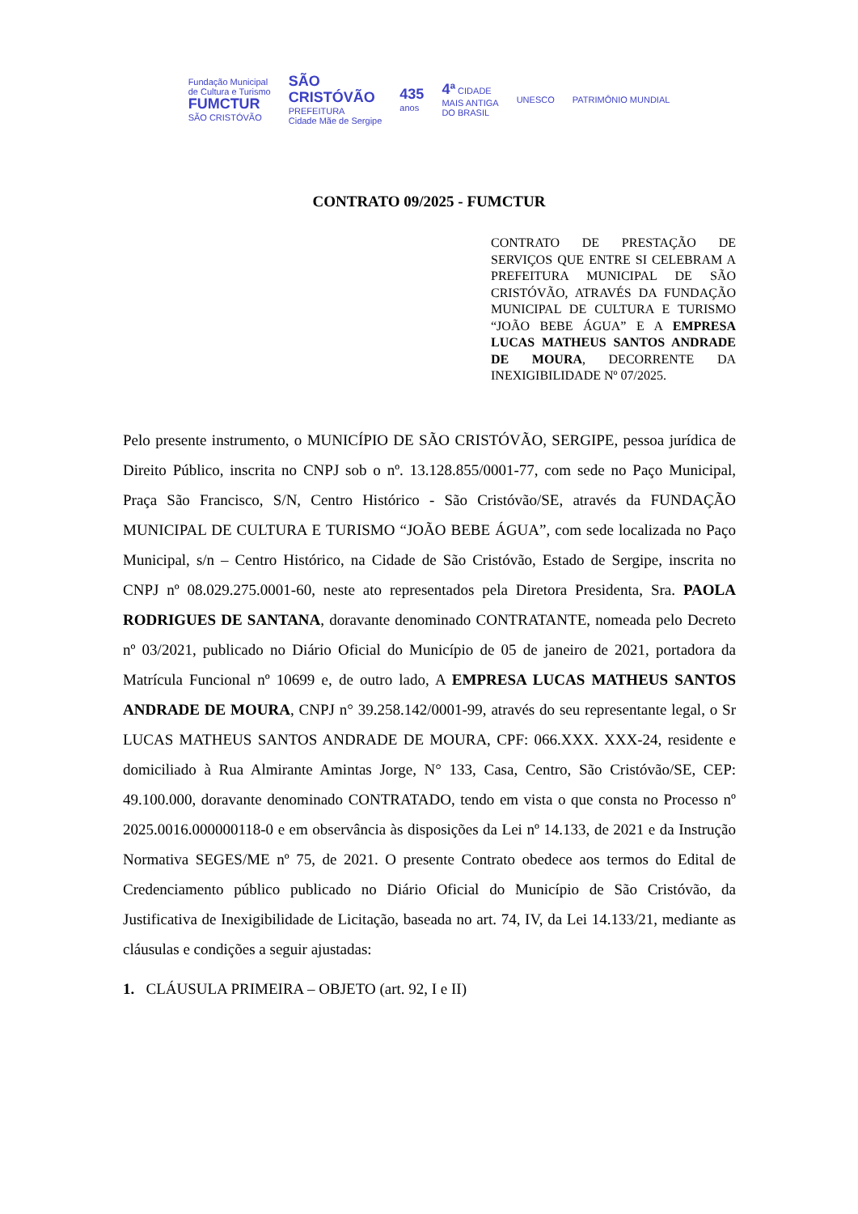Fundação Municipal
de Cultura e Turismo
FUMCTUR
SÃO CRISTÓVÃO
SÃO
CRISTÓVÃO
PREFEITURA
Cidade Mãe de Sergipe
435
anos
4ª CIDADE
MAIS ANTIGA
DO BRASIL
UNESCO PATRIMÔNIO MUNDIAL
CONTRATO 09/2025 - FUMCTUR
CONTRATO DE PRESTAÇÃO DE SERVIÇOS QUE ENTRE SI CELEBRAM A PREFEITURA MUNICIPAL DE SÃO CRISTÓVÃO, ATRAVÉS DA FUNDAÇÃO MUNICIPAL DE CULTURA E TURISMO “JOÃO BEBE ÁGUA” E A EMPRESA LUCAS MATHEUS SANTOS ANDRADE DE MOURA, DECORRENTE DA INEXIGIBILIDADE Nº 07/2025.
Pelo presente instrumento, o MUNICÍPIO DE SÃO CRISTÓVÃO, SERGIPE, pessoa jurídica de Direito Público, inscrita no CNPJ sob o nº. 13.128.855/0001-77, com sede no Paço Municipal, Praça São Francisco, S/N, Centro Histórico - São Cristóvão/SE, através da FUNDAÇÃO MUNICIPAL DE CULTURA E TURISMO “JOÃO BEBE ÁGUA”, com sede localizada no Paço Municipal, s/n – Centro Histórico, na Cidade de São Cristóvão, Estado de Sergipe, inscrita no CNPJ nº 08.029.275.0001-60, neste ato representados pela Diretora Presidenta, Sra. PAOLA RODRIGUES DE SANTANA, doravante denominado CONTRATANTE, nomeada pelo Decreto nº 03/2021, publicado no Diário Oficial do Município de 05 de janeiro de 2021, portadora da Matrícula Funcional nº 10699 e, de outro lado, A EMPRESA LUCAS MATHEUS SANTOS ANDRADE DE MOURA, CNPJ n° 39.258.142/0001-99, através do seu representante legal, o Sr LUCAS MATHEUS SANTOS ANDRADE DE MOURA, CPF: 066.XXX. XXX-24, residente e domiciliado à Rua Almirante Amintas Jorge, N° 133, Casa, Centro, São Cristóvão/SE, CEP: 49.100.000, doravante denominado CONTRATADO, tendo em vista o que consta no Processo nº 2025.0016.000000118-0 e em observância às disposições da Lei nº 14.133, de 2021 e da Instrução Normativa SEGES/ME nº 75, de 2021. O presente Contrato obedece aos termos do Edital de Credenciamento público publicado no Diário Oficial do Município de São Cristóvão, da Justificativa de Inexigibilidade de Licitação, baseada no art. 74, IV, da Lei 14.133/21, mediante as cláusulas e condições a seguir ajustadas:
1. CLÁUSULA PRIMEIRA – OBJETO (art. 92, I e II)